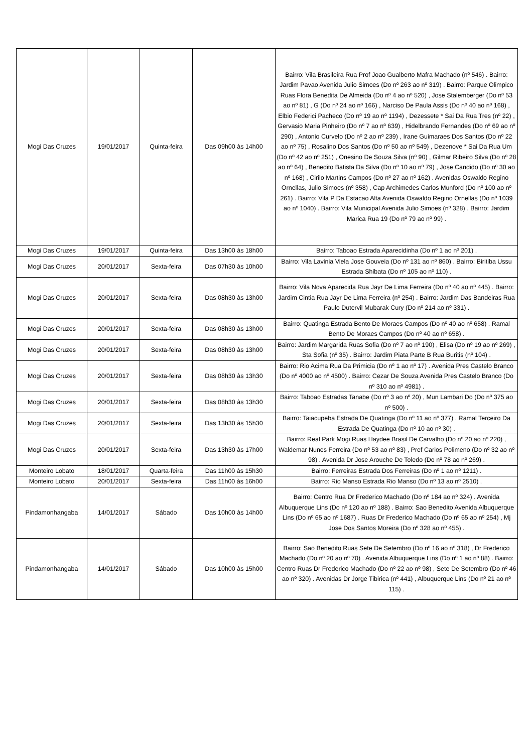| Mogi Das Cruzes | 19/01/2017 | Quinta-feira | Das 09h00 às 14h00 | Bairro: Vila Brasileira Rua Prof Joao Gualberto Mafra Machado (nº 546) . Bairro: Jardim Pavao Avenida Julio Simoes (Do nº 263 ao nº 319) . Bairro: Parque Olimpico Ruas Flora Benedita De Almeida (Do nº 4 ao nº 520) , Jose Stalemberger (Do nº 53 ao nº 81) , G (Do nº 24 ao nº 166) , Narciso De Paula Assis (Do nº 40 ao nº 168) , Elbio Federici Pacheco (Do nº 19 ao nº 1194) , Dezessete * Sai Da Rua Tres (nº 22) , Gervasio Maria Pinheiro (Do nº 7 ao nº 639) , Hidelbrando Fernandes (Do nº 69 ao nº 290) , Antonio Curvelo (Do nº 2 ao nº 239) , Irane Guimaraes Dos Santos (Do nº 22 ao nº 75) , Rosalino Dos Santos (Do nº 50 ao nº 549) , Dezenove * Sai Da Rua Um (Do nº 42 ao nº 251) , Onesino De Souza Silva (nº 90) , Gilmar Ribeiro Silva (Do nº 28 ao nº 64) , Benedito Batista Da Silva (Do nº 10 ao nº 79) , Jose Candido (Do nº 30 ao nº 168) , Cirilo Martins Campos (Do nº 27 ao nº 162) . Avenidas Oswaldo Regino Ornellas, Julio Simoes (nº 358) , Cap Archimedes Carlos Munford (Do nº 100 ao nº 261) . Bairro: Vila P Da Estacao Alta Avenida Oswaldo Regino Ornellas (Do nº 1039 ao nº 1040) . Bairro: Vila Municipal Avenida Julio Simoes (nº 328) . Bairro: Jardim Marica Rua 19 (Do nº 79 ao nº 99) . |
| Mogi Das Cruzes | 19/01/2017 | Quinta-feira | Das 13h00 às 18h00 | Bairro: Taboao Estrada Aparecidinha (Do nº 1 ao nº 201) . |
| Mogi Das Cruzes | 20/01/2017 | Sexta-feira | Das 07h30 às 10h00 | Bairro: Vila Lavinia Viela Jose Gouveia (Do nº 131 ao nº 860) . Bairro: Biritiba Ussu Estrada Shibata (Do nº 105 ao nº 110) . |
| Mogi Das Cruzes | 20/01/2017 | Sexta-feira | Das 08h30 às 13h00 | Bairro: Vila Nova Aparecida Rua Jayr De Lima Ferreira (Do nº 40 ao nº 445) . Bairro: Jardim Cintia Rua Jayr De Lima Ferreira (nº 254) . Bairro: Jardim Das Bandeiras Rua Paulo Dutervil Mubarak Cury (Do nº 214 ao nº 331) . |
| Mogi Das Cruzes | 20/01/2017 | Sexta-feira | Das 08h30 às 13h00 | Bairro: Quatinga Estrada Bento De Moraes Campos (Do nº 40 ao nº 658) . Ramal Bento De Moraes Campos (Do nº 40 ao nº 658) . |
| Mogi Das Cruzes | 20/01/2017 | Sexta-feira | Das 08h30 às 13h00 | Bairro: Jardim Margarida Ruas Sofia (Do nº 7 ao nº 190) , Elisa (Do nº 19 ao nº 269) , Sta Sofia (nº 35) . Bairro: Jardim Piata Parte B Rua Buritis (nº 104) . |
| Mogi Das Cruzes | 20/01/2017 | Sexta-feira | Das 08h30 às 13h30 | Bairro: Rio Acima Rua Da Primicia (Do nº 1 ao nº 17) . Avenida Pres Castelo Branco (Do nº 4000 ao nº 4500) . Bairro: Cezar De Souza Avenida Pres Castelo Branco (Do nº 310 ao nº 4981) . |
| Mogi Das Cruzes | 20/01/2017 | Sexta-feira | Das 08h30 às 13h30 | Bairro: Taboao Estradas Tanabe (Do nº 3 ao nº 20) , Mun Lambari Do (Do nº 375 ao nº 500) . |
| Mogi Das Cruzes | 20/01/2017 | Sexta-feira | Das 13h30 às 15h30 | Bairro: Taiacupeba Estrada De Quatinga (Do nº 11 ao nº 377) . Ramal Terceiro Da Estrada De Quatinga (Do nº 10 ao nº 30) . |
| Mogi Das Cruzes | 20/01/2017 | Sexta-feira | Das 13h30 às 17h00 | Bairro: Real Park Mogi Ruas Haydee Brasil De Carvalho (Do nº 20 ao nº 220) , Waldemar Nunes Ferreira (Do nº 53 ao nº 83) , Pref Carlos Polimeno (Do nº 32 ao nº 98) . Avenida Dr Jose Arouche De Toledo (Do nº 78 ao nº 269) . |
| Monteiro Lobato | 18/01/2017 | Quarta-feira | Das 11h00 às 15h30 | Bairro: Ferreiras Estrada Dos Ferreiras (Do nº 1 ao nº 1211) . |
| Monteiro Lobato | 20/01/2017 | Sexta-feira | Das 11h00 às 16h00 | Bairro: Rio Manso Estrada Rio Manso (Do nº 13 ao nº 2510) . |
| Pindamonhangaba | 14/01/2017 | Sábado | Das 10h00 às 14h00 | Bairro: Centro Rua Dr Frederico Machado (Do nº 184 ao nº 324) . Avenida Albuquerque Lins (Do nº 120 ao nº 188) . Bairro: Sao Benedito Avenida Albuquerque Lins (Do nº 65 ao nº 1687) . Ruas Dr Frederico Machado (Do nº 65 ao nº 254) , Mj Jose Dos Santos Moreira (Do nº 328 ao nº 455) . |
| Pindamonhangaba | 14/01/2017 | Sábado | Das 10h00 às 15h00 | Bairro: Sao Benedito Ruas Sete De Setembro (Do nº 16 ao nº 318) , Dr Frederico Machado (Do nº 20 ao nº 70) . Avenida Albuquerque Lins (Do nº 1 ao nº 88) . Bairro: Centro Ruas Dr Frederico Machado (Do nº 22 ao nº 98) , Sete De Setembro (Do nº 46 ao nº 320) . Avenidas Dr Jorge Tibirica (nº 441) , Albuquerque Lins (Do nº 21 ao nº 115) . |